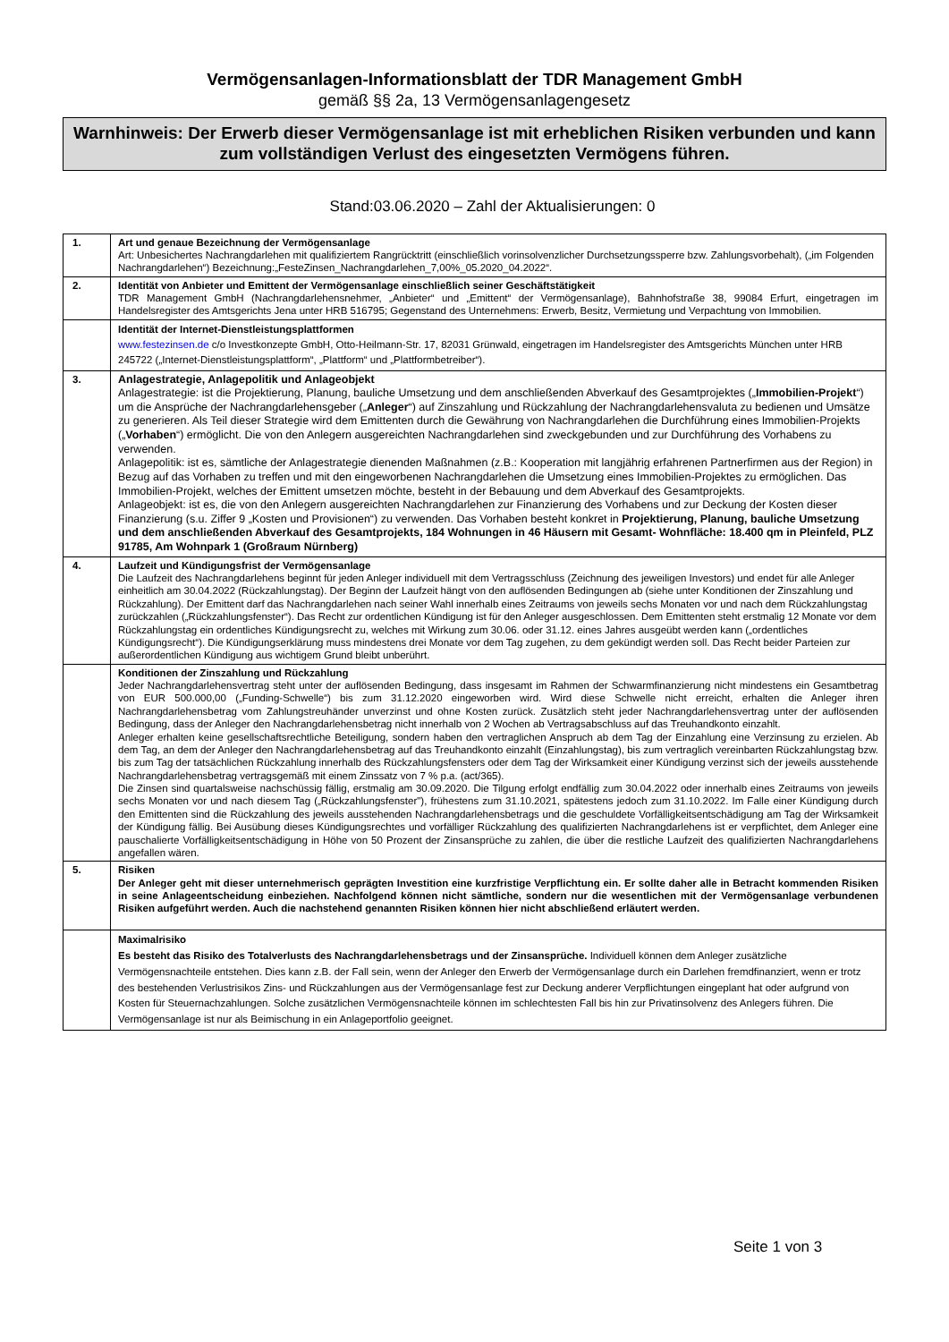Vermögensanlagen-Informationsblatt der TDR Management GmbH
gemäß §§ 2a, 13 Vermögensanlagengesetz
Warnhinweis: Der Erwerb dieser Vermögensanlage ist mit erheblichen Risiken verbunden und kann zum vollständigen Verlust des eingesetzten Vermögens führen.
Stand:03.06.2020 – Zahl der Aktualisierungen: 0
| 1. | Art und genaue Bezeichnung der Vermögensanlage Art: Unbesichertes Nachrangdarlehen mit qualifiziertem Rangrücktritt (einschließlich vorinsolvenzlicher Durchsetzungssperre bzw. Zahlungsvorbehalt), („im Folgenden Nachrangdarlehen“) Bezeichnung:„FesteZinsen_Nachrangdarlehen_7,00%_05.2020_04.2022“. |
| 2. | Identität von Anbieter und Emittent der Vermögensanlage einschließlich seiner Geschäftstätigkeit TDR Management GmbH (Nachrangdarlehensnehmer, „Anbieter“ und „Emittent“ der Vermögensanlage), Bahnhofstraße 38, 99084 Erfurt, eingetragen im Handelsregister des Amtsgerichts Jena unter HRB 516795; Gegenstand des Unternehmens: Erwerb, Besitz, Vermietung und Verpachtung von Immobilien. |
| | Identität der Internet-Dienstleistungsplattformen www.festezinsen.de c/o Investkonzepte GmbH, Otto-Heilmann-Str. 17, 82031 Grünwald, eingetragen im Handelsregister des Amtsgerichts München unter HRB 245722 („Internet-Dienstleistungsplattform“, „Plattform“ und „Plattformbetreiber“). |
| 3. | Anlagestrategie, Anlagepolitik und Anlageobjekt Anlagestrategie: ist die Projektierung, Planung, bauliche Umsetzung und dem anschließenden Abverkauf des Gesamtprojektes („ Immobilien-Projekt “) um die Ansprüche der Nachrangdarlehensgeber („ Anleger “) auf Zinszahlung und Rückzahlung der Nachrangdarlehensvaluta zu bedienen und Umsätze zu generieren. Als Teil dieser Strategie wird dem Emittenten durch die Gewährung von Nachrangdarlehen die Durchführung eines Immobilien-Projekts („ Vorhaben “) ermöglicht. Die von den Anlegern ausgereichten Nachrangdarlehen sind zweckgebunden und zur Durchführung des Vorhabens zu verwenden. Anlagepolitik: ist es, sämtliche der Anlagestrategie dienenden Maßnahmen (z.B.: Kooperation mit langjährig erfahrenen Partnerfirmen aus der Region) in Bezug auf das Vorhaben zu treffen und mit den eingeworbenen Nachrangdarlehen die Umsetzung eines Immobilien-Projektes zu ermöglichen. Das Immobilien-Projekt, welches der Emittent umsetzen möchte, besteht in der Bebauung und dem Abverkauf des Gesamtprojekts. Anlageobjekt: ist es, die von den Anlegern ausgereichten Nachrangdarlehen zur Finanzierung des Vorhabens und zur Deckung der Kosten dieser Finanzierung (s.u. Ziffer 9 „Kosten und Provisionen“) zu verwenden. Das Vorhaben besteht konkret in Projektierung, Planung, bauliche Umsetzung und dem anschließenden Abverkauf des Gesamtprojekts, 184 Wohnungen in 46 Häusern mit Gesamt- Wohnfläche: 18.400 qm in Pleinfeld, PLZ 91785, Am Wohnpark 1 (Großraum Nürnberg) |
| 4. | Laufzeit und Kündigungsfrist der Vermögensanlage Die Laufzeit des Nachrangdarlehens beginnt für jeden Anleger individuell mit dem Vertragsschluss (Zeichnung des jeweiligen Investors) und endet für alle Anleger einheitlich am 30.04.2022 (Rückzahlungstag). Der Beginn der Laufzeit hängt von den auflösenden Bedingungen ab (siehe unter Konditionen der Zinszahlung und Rückzahlung). Der Emittent darf das Nachrangdarlehen nach seiner Wahl innerhalb eines Zeitraums von jeweils sechs Monaten vor und nach dem Rückzahlungstag zurückzahlen („Rückzahlungsfenster“). Das Recht zur ordentlichen Kündigung ist für den Anleger ausgeschlossen. Dem Emittenten steht erstmalig 12 Monate vor dem Rückzahlungstag ein ordentliches Kündigungsrecht zu, welches mit Wirkung zum 30.06. oder 31.12. eines Jahres ausgeübt werden kann („ordentliches Kündigungsrecht“). Die Kündigungserklärung muss mindestens drei Monate vor dem Tag zugehen, zu dem gekündigt werden soll. Das Recht beider Parteien zur außerordentlichen Kündigung aus wichtigem Grund bleibt unberührt. |
| | Konditionen der Zinszahlung und Rückzahlung Jeder Nachrangdarlehensvertrag steht unter der auflösenden Bedingung, dass insgesamt im Rahmen der Schwarmfinanzierung nicht mindestens ein Gesamtbetrag von EUR 500.000,00 („Funding-Schwelle“) bis zum 31.12.2020 eingeworben wird. Wird diese Schwelle nicht erreicht, erhalten die Anleger ihren Nachrangdarlehensbetrag vom Zahlungstreuhänder unverzinst und ohne Kosten zurück. Zusätzlich steht jeder Nachrangdarlehensvertrag unter der auflösenden Bedingung, dass der Anleger den Nachrangdarlehensbetrag nicht innerhalb von 2 Wochen ab Vertragsabschluss auf das Treuhandkonto einzahlt. Anleger erhalten keine gesellschaftsrechtliche Beteiligung, sondern haben den vertraglichen Anspruch ab dem Tag der Einzahlung eine Verzinsung zu erzielen. Ab dem Tag, an dem der Anleger den Nachrangdarlehensbetrag auf das Treuhandkonto einzahlt (Einzahlungstag), bis zum vertraglich vereinbarten Rückzahlungstag bzw. bis zum Tag der tatsächlichen Rückzahlung innerhalb des Rückzahlungsfensters oder dem Tag der Wirksamkeit einer Kündigung verzinst sich der jeweils ausstehende Nachrangdarlehensbetrag vertragsgemäß mit einem Zinssatz von 7 % p.a. (act/365). Die Zinsen sind quartalsweise nachschüssig fällig, erstmalig am 30.09.2020. Die Tilgung erfolgt endfällig zum 30.04.2022 oder innerhalb eines Zeitraums von jeweils sechs Monaten vor und nach diesem Tag („Rückzahlungsfenster"), frühestens zum 31.10.2021, spätestens jedoch zum 31.10.2022. Im Falle einer Kündigung durch den Emittenten sind die Rückzahlung des jeweils ausstehenden Nachrangdarlehensbetrags und die geschuldete Vorfälligkeitsentschädigung am Tag der Wirksamkeit der Kündigung fällig. Bei Ausübung dieses Kündigungsrechtes und vorfälliger Rückzahlung des qualifizierten Nachrangdarlehens ist er verpflichtet, dem Anleger eine pauschalierte Vorfälligkeitsentschädigung in Höhe von 50 Prozent der Zinsansprüche zu zahlen, die über die restliche Laufzeit des qualifizierten Nachrangdarlehens angefallen wären. |
| 5. | Risiken Der Anleger geht mit dieser unternehmerisch geprägten Investition eine kurzfristige Verpflichtung ein. Er sollte daher alle in Betracht kommenden Risiken in seine Anlageentscheidung einbeziehen. Nachfolgend können nicht sämtliche, sondern nur die wesentlichen mit der Vermögensanlage verbundenen Risiken aufgeführt werden. Auch die nachstehend genannten Risiken können hier nicht abschließend erläutert werden. |
| | Maximalrisiko Es besteht das Risiko des Totalverlusts des Nachrangdarlehensbetrags und der Zinsansprüche. Individuell können dem Anleger zusätzliche Vermögensnachteile entstehen. Dies kann z.B. der Fall sein, wenn der Anleger den Erwerb der Vermögensanlage durch ein Darlehen fremdfinanziert, wenn er trotz des bestehenden Verlustrisikos Zins- und Rückzahlungen aus der Vermögensanlage fest zur Deckung anderer Verpflichtungen eingeplant hat oder aufgrund von Kosten für Steuernachzahlungen. Solche zusätzlichen Vermögensnachteile können im schlechtesten Fall bis hin zur Privatinsolvenz des Anlegers führen. Die Vermögensanlage ist nur als Beimischung in ein Anlageportfolio geeignet. |
Seite 1 von 3